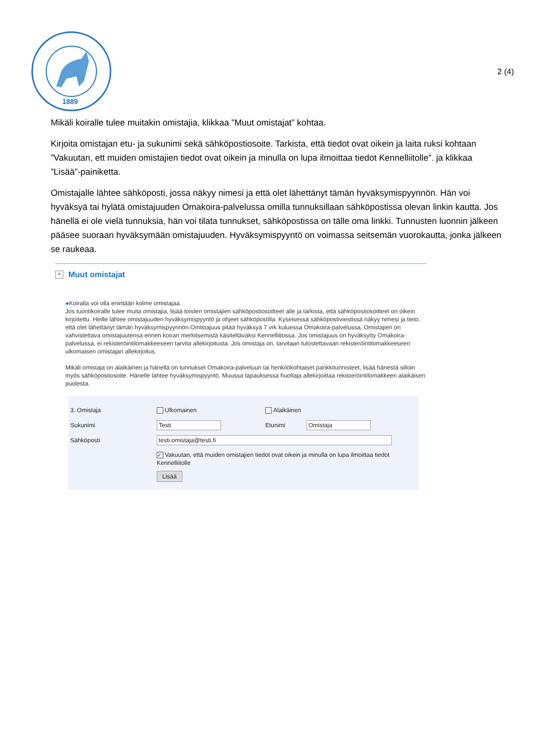1889
2 (4)
Mikäli koiralle tulee muitakin omistajia, klikkaa ”Muut omistajat” kohtaa.
Kirjoita omistajan etu- ja sukunimi sekä sähköpostiosoite. Tarkista, että tiedot ovat oikein ja laita ruksi kohtaan ”Vakuutan, ett muiden omistajien tiedot ovat oikein ja minulla on lupa ilmoittaa tiedot Kennelliitolle”. ja klikkaa ”Lisää”-painiketta.
Omistajalle lähtee sähköposti, jossa näkyy nimesi ja että olet lähettänyt tämän hyväksymispyynnön. Hän voi hyväksyä tai hylätä omistajuuden Omakoira-palvelussa omilla tunnuksillaan sähköpostissa olevan linkin kautta. Jos hänellä ei ole vielä tunnuksia, hän voi tilata tunnukset, sähköpostissa on tälle oma linkki. Tunnusten luonnin jälkeen pääsee suoraan hyväksymään omistajuuden. Hyväksymispyyntö on voimassa seitsemän vuorokautta, jonka jälkeen se raukeaa.
^ Muut omistajat
●Koiralla voi olla enintään kolme omistajaa.
Jos tuontikoiralle tulee muita omistajia, lisää toisten omistajien sähköpostiosoitteet alle ja tarkista, että sähköpostiosoitteet on oikein kirjoitettu. Heille lähtee omistajuuden hyväksymispyyntö ja ohjeet sähköpostilla. Kyseisessä sähköpostiviestissä näkyy nimesi ja tieto, että olet lähettänyt tämän hyväksymispyynnön.Omistajuus pitää hyväksyä 7 vrk kuluessa Omakoira-palvelussa. Omistajien on vahvistettava omistajuutensa ennen koiran merkitsemistä käsiteltäväksi Kennelliitossa. Jos omistajuus on hyväksytty Omakoira-palvelussa, ei rekisteröintilomakkeeseen tarvita allekirjoitusta. Jos omistaja on, tarvitaan tulostettavaan rekisteröintilomakkeeseen ulkomaisen omistajan allekirjoitus.
Mikäli omistaja on alaikäinen ja hänellä on tunnukset Omakoira-palveluun tai henkilökohtaiset pankkitunnisteet, lisää hänestä silloin myös sähköpostiosoite. Hänelle lähtee hyväksymispyyntö. Muussa tapauksessa huoltaja allekirjoittaa rekisteröintilomakkeen alaikäisen puolesta.
3. Omistaja Ulkomainen Alaikäinen
Sukunimi Testi Etunimi Omistaja
Sähköposti testi.omistaja@testi.fi
✓ Vakuutan, että muiden omistajien tiedot ovat oikein ja minulla on lupa ilmoittaa tiedot Kennelliitolle
Lisää